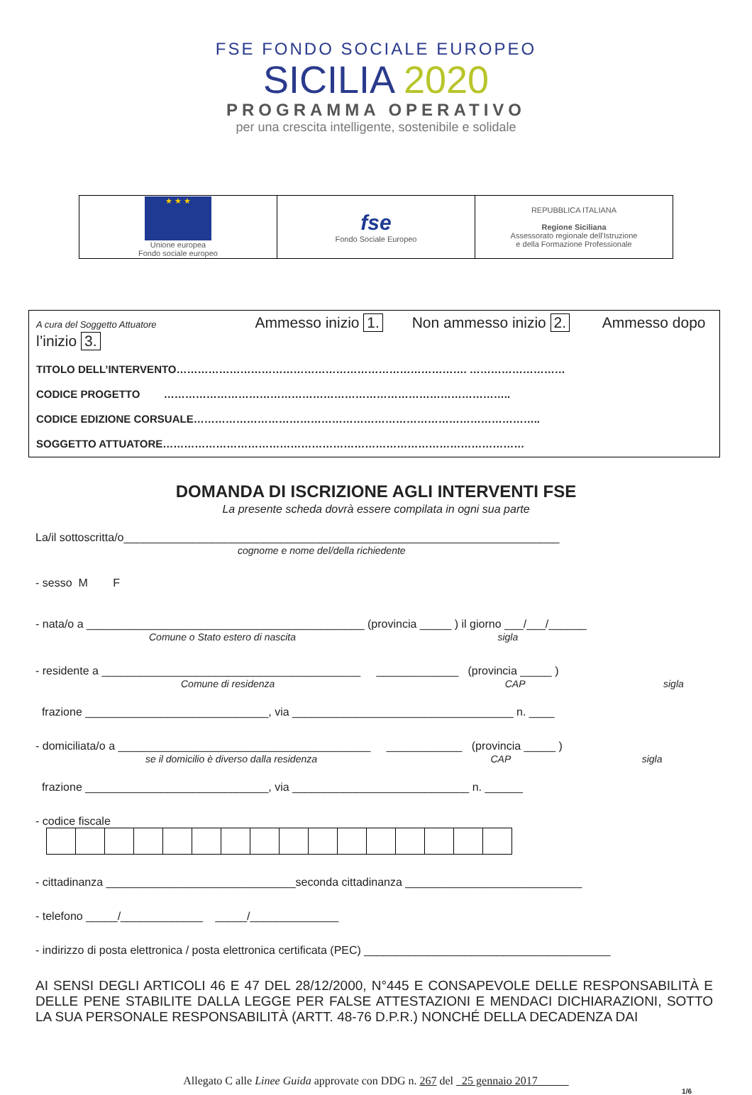FSE FONDO SOCIALE EUROPEO
SICILIA 2020
PROGRAMMA OPERATIVO
per una crescita intelligente, sostenibile e solidale
| ★ ★ ★ Unione europea Fondo sociale europeo | fse Fondo Sociale Europeo | REPUBBLICA ITALIANA Regione Siciliana Assessorato regionale dell'Istruzione e della Formazione Professionale |
A cura del Soggetto Attuatore Ammesso inizio 1. Non ammesso inizio 2. Ammesso dopo l’inizio 3.
TITOLO DELL’INTERVENTO………………………………………………………………………. ………………………
CODICE PROGETTO ……………………………………………………………………………………..
CODICE EDIZIONE CORSUALE……………………………………………………………………………………..
SOGGETTO ATTUATORE…………………………………………………………………………………………
DOMANDA DI ISCRIZIONE AGLI INTERVENTI FSE
La presente scheda dovrà essere compilata in ogni sua parte
La/il sottoscritta/o_____________________________________________________________________
cognome e nome del/della richiedente
- sesso M F
- nata/o a ____________________________________________ (provincia _____ ) il giorno ___/___/______
Comune o Stato estero di nascita sigla
- residente a _________________________________________ _____________ (provincia _____ )
Comune di residenza CAP sigla
frazione _____________________________, via ___________________________________ n. ____
- domiciliata/o a ________________________________________ ____________ (provincia _____ )
se il domicilio è diverso dalla residenza CAP sigla
frazione _____________________________, via ____________________________ n. ______
- codice fiscale
- cittadinanza ______________________________seconda cittadinanza ____________________________
- telefono _____/_____________ _____/______________
- indirizzo di posta elettronica / posta elettronica certificata (PEC) _______________________________________
AI SENSI DEGLI ARTICOLI 46 E 47 DEL 28/12/2000, N°445 E CONSAPEVOLE DELLE RESPONSABILITÀ E DELLE PENE STABILITE DALLA LEGGE PER FALSE ATTESTAZIONI E MENDACI DICHIARAZIONI, SOTTO LA SUA PERSONALE RESPONSABILITÀ (ARTT. 48-76 D.P.R.) NONCHÉ DELLA DECADENZA DAI
Allegato C alle Linee Guida approvate con DDG n. 267 del 25 gennaio 2017
1/6